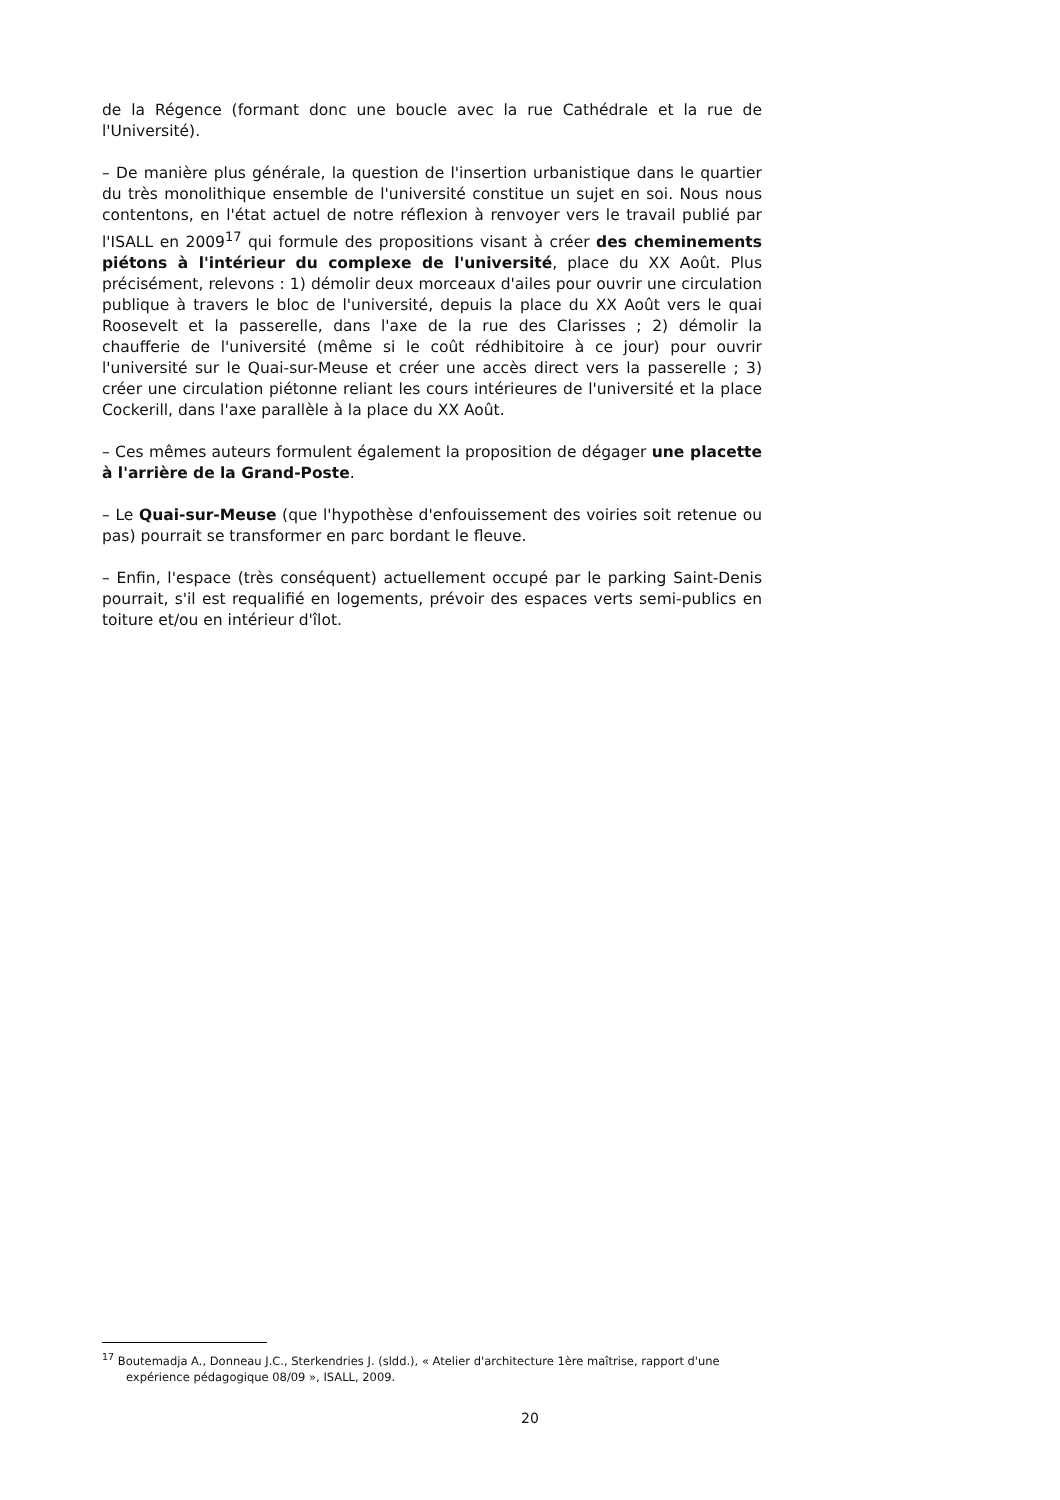de la Régence (formant donc une boucle avec la rue Cathédrale et la rue de l'Université).
– De manière plus générale, la question de l'insertion urbanistique dans le quartier du très monolithique ensemble de l'université constitue un sujet en soi. Nous nous contentons, en l'état actuel de notre réflexion à renvoyer vers le travail publié par l'ISALL en 2009<sup>17</sup> qui formule des propositions visant à créer des cheminements piétons à l'intérieur du complexe de l'université, place du XX Août. Plus précisément, relevons : 1) démolir deux morceaux d'ailes pour ouvrir une circulation publique à travers le bloc de l'université, depuis la place du XX Août vers le quai Roosevelt et la passerelle, dans l'axe de la rue des Clarisses ; 2) démolir la chaufferie de l'université (même si le coût rédhibitoire à ce jour) pour ouvrir l'université sur le Quai-sur-Meuse et créer une accès direct vers la passerelle ; 3) créer une circulation piétonne reliant les cours intérieures de l'université et la place Cockerill, dans l'axe parallèle à la place du XX Août.
– Ces mêmes auteurs formulent également la proposition de dégager une placette à l'arrière de la Grand-Poste.
– Le Quai-sur-Meuse (que l'hypothèse d'enfouissement des voiries soit retenue ou pas) pourrait se transformer en parc bordant le fleuve.
– Enfin, l'espace (très conséquent) actuellement occupé par le parking Saint-Denis pourrait, s'il est requalifié en logements, prévoir des espaces verts semi-publics en toiture et/ou en intérieur d'îlot.
<sup>17</sup> Boutemadja A., Donneau J.C., Sterkendries J. (sldd.), « Atelier d'architecture 1ère maîtrise, rapport d'une expérience pédagogique 08/09 », ISALL, 2009.
20